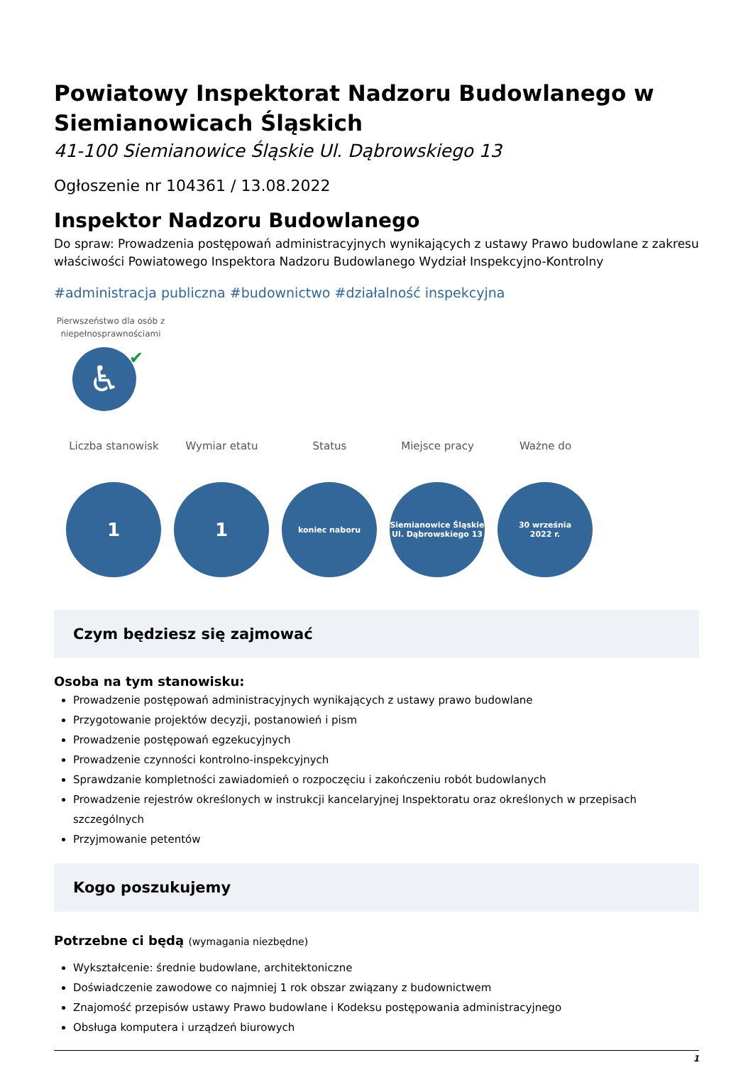Powiatowy Inspektorat Nadzoru Budowlanego w Siemianowicach Śląskich
41-100 Siemianowice Śląskie Ul. Dąbrowskiego 13
Ogłoszenie nr 104361 / 13.08.2022
Inspektor Nadzoru Budowlanego
Do spraw: Prowadzenia postępowań administracyjnych wynikających z ustawy Prawo budowlane z zakresu właściwości Powiatowego Inspektora Nadzoru Budowlanego Wydział Inspekcyjno-Kontrolny
#administracja publiczna #budownictwo #działalność inspekcyjna
Pierwszeństwo dla osób z niepełnosprawnościami
♿
✔
Liczba stanowisk
1
Wymiar etatu
1
Status
koniec naboru
Miejsce pracy
Siemianowice Śląskie
Ul. Dąbrowskiego 13
Ważne do
30 września
2022 r.
Czym będziesz się zajmować
Osoba na tym stanowisku:
Prowadzenie postępowań administracyjnych wynikających z ustawy prawo budowlane
Przygotowanie projektów decyzji, postanowień i pism
Prowadzenie postępowań egzekucyjnych
Prowadzenie czynności kontrolno-inspekcyjnych
Sprawdzanie kompletności zawiadomień o rozpoczęciu i zakończeniu robót budowlanych
Prowadzenie rejestrów określonych w instrukcji kancelaryjnej Inspektoratu oraz określonych w przepisach szczególnych
Przyjmowanie petentów
Kogo poszukujemy
Potrzebne ci będą (wymagania niezbędne)
Wykształcenie: średnie budowlane, architektoniczne
Doświadczenie zawodowe co najmniej 1 rok obszar związany z budownictwem
Znajomość przepisów ustawy Prawo budowlane i Kodeksu postępowania administracyjnego
Obsługa komputera i urządzeń biurowych
1